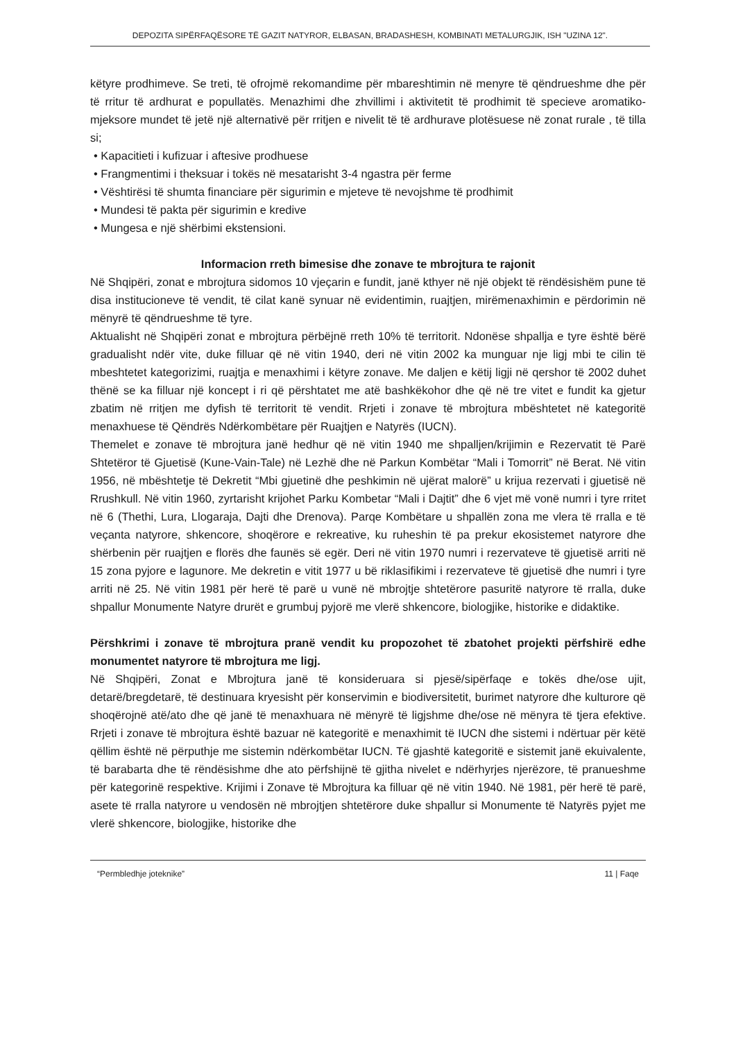DEPOZITA SIPËRFAQËSORE TË GAZIT NATYROR, ELBASAN, BRADASHESH, KOMBINATI METALURGJIK, ISH "UZINA 12".
këtyre prodhimeve. Se treti, të ofrojmë rekomandime për mbareshtimin në menyre të qëndrueshme dhe për të rritur të ardhurat e popullatës. Menazhimi dhe zhvillimi i aktivitetit të prodhimit të specieve aromatiko-mjeksore mundet të jetë një alternativë për rritjen e nivelit të të ardhurave plotësuese në zonat rurale , të tilla si;
• Kapacitieti i kufizuar i aftesive prodhuese
• Frangmentimi i theksuar i tokës në mesatarisht 3-4 ngastra për ferme
• Vështirësi të shumta financiare për sigurimin e mjeteve të nevojshme të prodhimit
• Mundesi të pakta për sigurimin e kredive
• Mungesa e një shërbimi ekstensioni.
Informacion rreth bimesise dhe zonave te mbrojtura te rajonit
Në Shqipëri, zonat e mbrojtura sidomos 10 vjeçarin e fundit, janë kthyer në një objekt të rëndësishëm pune të disa institucioneve të vendit, të cilat kanë synuar në evidentimin, ruajtjen, mirëmenaxhimin e përdorimin në mënyrë të qëndrueshme të tyre.
Aktualisht në Shqipëri zonat e mbrojtura përbëjnë rreth 10% të territorit. Ndonëse shpallja e tyre është bërë gradualisht ndër vite, duke filluar që në vitin 1940, deri në vitin 2002 ka munguar nje ligj mbi te cilin të mbeshtetet kategorizimi, ruajtja e menaxhimi i këtyre zonave. Me daljen e këtij ligji në qershor të 2002 duhet thënë se ka filluar një koncept i ri që përshtatet me atë bashkëkohor dhe që në tre vitet e fundit ka gjetur zbatim në rritjen me dyfish të territorit të vendit. Rrjeti i zonave të mbrojtura mbështetet në kategoritë menaxhuese të Qëndrës Ndërkombëtare për Ruajtjen e Natyrës (IUCN).
Themelet e zonave të mbrojtura janë hedhur që në vitin 1940 me shpalljen/krijimin e Rezervatit të Parë Shtetëror të Gjuetisë (Kune-Vain-Tale) në Lezhë dhe në Parkun Kombëtar “Mali i Tomorrit” në Berat. Në vitin 1956, në mbështetje të Dekretit “Mbi gjuetinë dhe peshkimin në ujërat malorë” u krijua rezervati i gjuetisë në Rrushkull. Në vitin 1960, zyrtarisht krijohet Parku Kombetar “Mali i Dajtit” dhe 6 vjet më vonë numri i tyre rritet në 6 (Thethi, Lura, Llogaraja, Dajti dhe Drenova). Parqe Kombëtare u shpallën zona me vlera të rralla e të veçanta natyrore, shkencore, shoqërore e rekreative, ku ruheshin të pa prekur ekosistemet natyrore dhe shërbenin për ruajtjen e florës dhe faunës së egër. Deri në vitin 1970 numri i rezervateve të gjuetisë arriti në 15 zona pyjore e lagunore. Me dekretin e vitit 1977 u bë riklasifikimi i rezervateve të gjuetisë dhe numri i tyre arriti në 25. Në vitin 1981 për herë të parë u vunë në mbrojtje shtetërore pasuritë natyrore të rralla, duke shpallur Monumente Natyre drurët e grumbuj pyjorë me vlerë shkencore, biologjike, historike e didaktike.
Përshkrimi i zonave të mbrojtura pranë vendit ku propozohet të zbatohet projekti përfshirë edhe monumentet natyrore të mbrojtura me ligj.
Në Shqipëri, Zonat e Mbrojtura janë të konsideruara si pjesë/sipërfaqe e tokës dhe/ose ujit, detarë/bregdetarë, të destinuara kryesisht për konservimin e biodiversitetit, burimet natyrore dhe kulturore që shoqërojnë atë/ato dhe që janë të menaxhuara në mënyrë të ligjshme dhe/ose në mënyra të tjera efektive. Rrjeti i zonave të mbrojtura është bazuar në kategoritë e menaxhimit të IUCN dhe sistemi i ndërtuar për këtë qëllim është në përputhje me sistemin ndërkombëtar IUCN. Të gjashtë kategoritë e sistemit janë ekuivalente, të barabarta dhe të rëndësishme dhe ato përfshijnë të gjitha nivelet e ndërhyrjes njerëzore, të pranueshme për kategorinë respektive. Krijimi i Zonave të Mbrojtura ka filluar që në vitin 1940. Në 1981, për herë të parë, asete të rralla natyrore u vendosën në mbrojtjen shtetërore duke shpallur si Monumente të Natyrës pyjet me vlerë shkencore, biologjike, historike dhe
“Permbledhje joteknike” 11 | Faqe